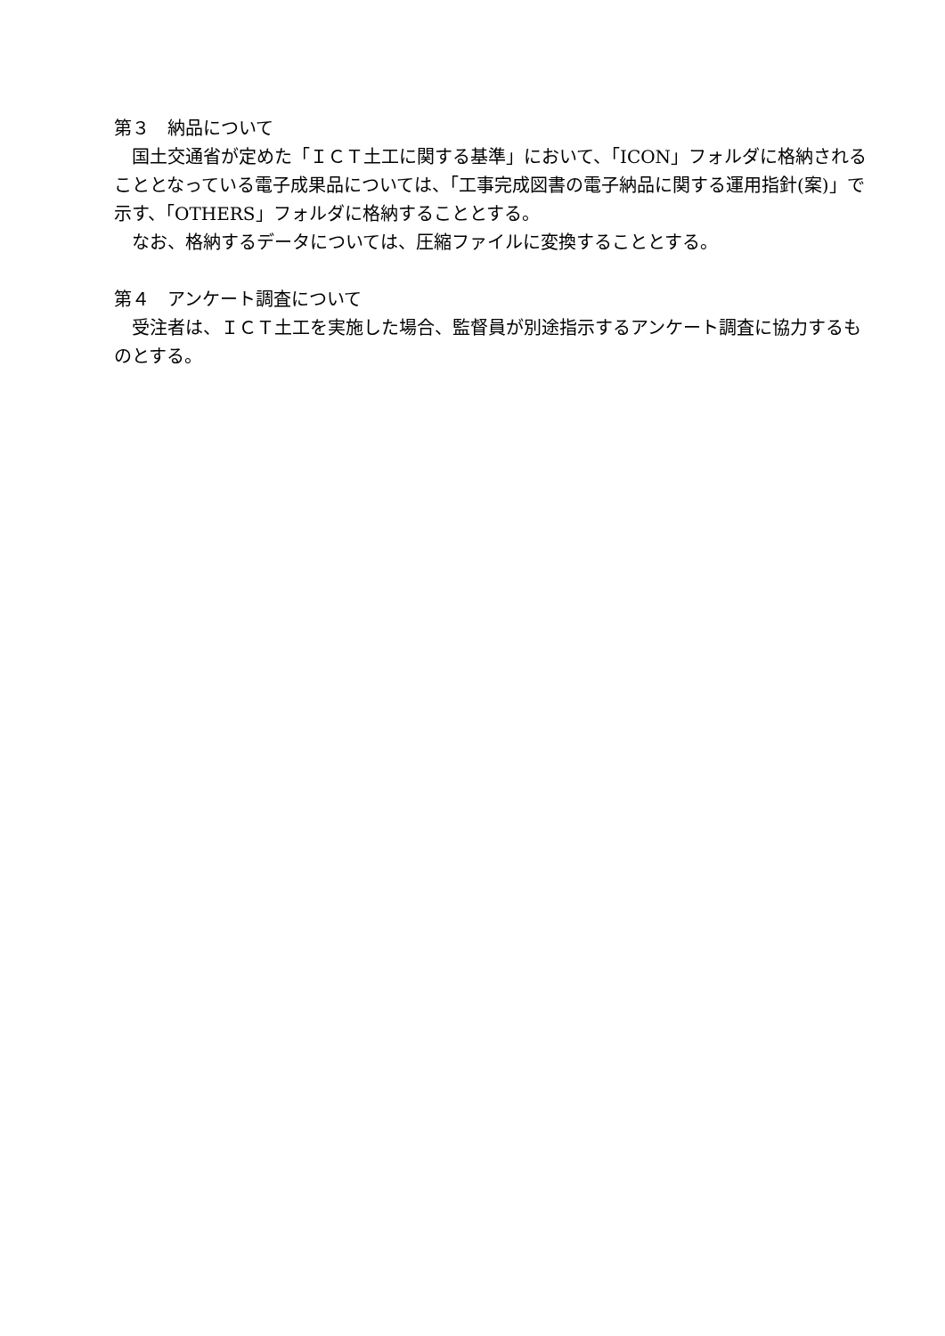第３　納品について
国土交通省が定めた「ＩＣＴ土工に関する基準」において、「ICON」フォルダに格納されることとなっている電子成果品については、「工事完成図書の電子納品に関する運用指針(案)」で示す、「OTHERS」フォルダに格納することとする。
なお、格納するデータについては、圧縮ファイルに変換することとする。
第４　アンケート調査について
受注者は、ＩＣＴ土工を実施した場合、監督員が別途指示するアンケート調査に協力するものとする。